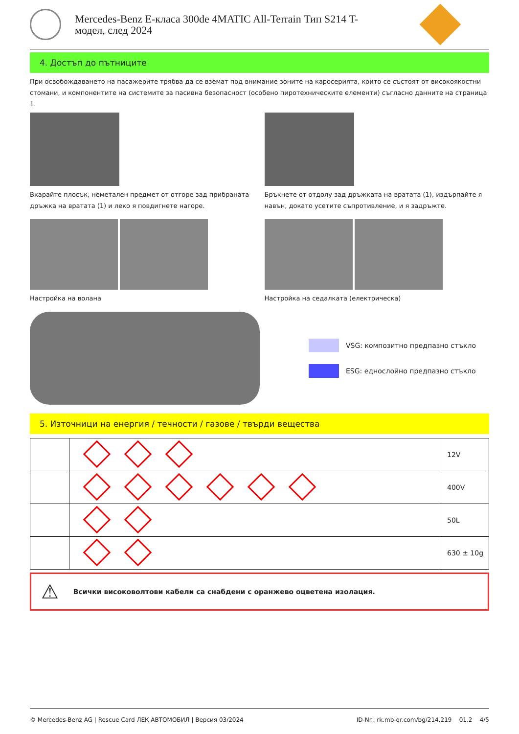Mercedes-Benz E-класа 300de 4MATIC All-Terrain Тип S214 T-
модел, след 2024
4. Достъп до пътниците
При освобождаването на пасажерите трябва да се вземат под внимание зоните на каросерията, които се състоят от високоякостни стомани, и компонентите на системите за пасивна безопасност (особено пиротехническите елементи) съгласно данните на страница 1.
Вкарайте плосък, неметален предмет от отгоре зад прибраната дръжка на вратата (1) и леко я повдигнете нагоре.
Бръкнете от отдолу зад дръжката на вратата (1), издърпайте я навън, докато усетите съпротивление, и я задръжте.
Настройка на волана Настройка на седалката (електрическа)
VSG: композитно предпазно стъкло
ESG: еднослойно предпазно стъкло
5. Източници на енергия / течности / газове / твърди вещества
| | | 12V |
| | | 400V |
| | | 50L |
| | | 630 ± 10g |
⚠ Всички високоволтови кабели са снабдени с оранжево оцветена изолация.
© Mercedes-Benz AG | Rescue Card ЛЕК АВТОМОБИЛ | Версия 03/2024 ID-Nr.: rk.mb-qr.com/bg/214.219 01.2 4/5